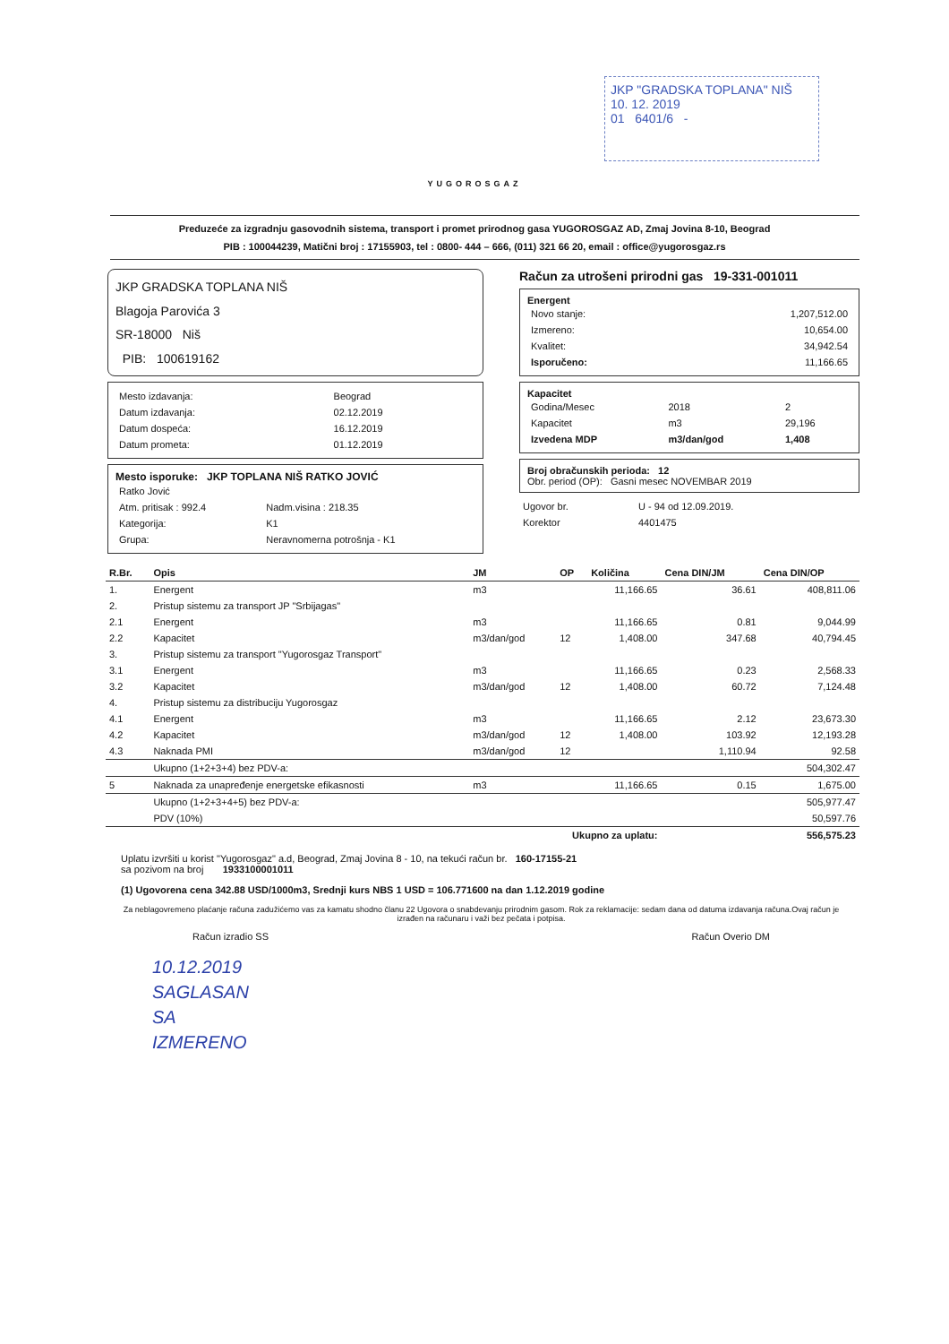JKP "GRADSKA TOPLANA" NIŠ
10. 12. 2019
01 6401/6 -
YUGOROSGAZ
Preduzeće za izgradnju gasovodnih sistema, transport i promet prirodnog gasa YUGOROSGAZ AD, Zmaj Jovina 8-10, Beograd
PIB : 100044239, Matični broj : 17155903, tel : 0800- 444 – 666, (011) 321 66 20, email : office@yugorosgaz.rs
JKP GRADSKA TOPLANA NIŠ
Blagoja Parovića 3
SR-18000 Niš
PIB: 100619162
| Mesto izdavanja: | Beograd |
| Datum izdavanja: | 02.12.2019 |
| Datum dospeća: | 16.12.2019 |
| Datum prometa: | 01.12.2019 |
Mesto isporuke: JKP TOPLANA NIŠ RATKO JOVIĆ
| Ratko Jović | |
| Atm. pritisak : 992.4 | Nadm.visina : 218.35 |
| Kategorija: | K1 |
| Grupa: | Neravnomerna potrošnja - K1 |
Račun za utrošeni prirodni gas 19-331-001011
Energent
| Novo stanje: | 1,207,512.00 |
| Izmereno: | 10,654.00 |
| Kvalitet: | 34,942.54 |
| Isporučeno: | 11,166.65 |
Kapacitet
| Godina/Mesec | 2018 | 2 |
| Kapacitet | m3 | 29,196 |
| Izvedena MDP | m3/dan/god | 1,408 |
Broj obračunskih perioda: 12
Obr. period (OP): Gasni mesec NOVEMBAR 2019
| Ugovor br. | U - 94 od 12.09.2019. |
| Korektor | 4401475 |
| R.Br. | Opis | JM | OP | Količina | Cena DIN/JM | Cena DIN/OP |
| --- | --- | --- | --- | --- | --- | --- |
| 1. | Energent | m3 | | 11,166.65 | 36.61 | 408,811.06 |
| 2. | Pristup sistemu za transport JP "Srbijagas" | | | | | |
| 2.1 | Energent | m3 | | 11,166.65 | 0.81 | 9,044.99 |
| 2.2 | Kapacitet | m3/dan/god | 12 | 1,408.00 | 347.68 | 40,794.45 |
| 3. | Pristup sistemu za transport "Yugorosgaz Transport" | | | | | |
| 3.1 | Energent | m3 | | 11,166.65 | 0.23 | 2,568.33 |
| 3.2 | Kapacitet | m3/dan/god | 12 | 1,408.00 | 60.72 | 7,124.48 |
| 4. | Pristup sistemu za distribuciju Yugorosgaz | | | | | |
| 4.1 | Energent | m3 | | 11,166.65 | 2.12 | 23,673.30 |
| 4.2 | Kapacitet | m3/dan/god | 12 | 1,408.00 | 103.92 | 12,193.28 |
| 4.3 | Naknada PMI | m3/dan/god | 12 | | 1,110.94 | 92.58 |
| | Ukupno (1+2+3+4) bez PDV-a: | | | | | 504,302.47 |
| 5 | Naknada za unapređenje energetske efikasnosti | m3 | | 11,166.65 | 0.15 | 1,675.00 |
| | Ukupno (1+2+3+4+5) bez PDV-a: | | | | | 505,977.47 |
| | PDV (10%) | | | | | 50,597.76 |
| Ukupno za uplatu: | | | | | | 556,575.23 |
Uplatu izvršiti u korist "Yugorosgaz" a.d, Beograd, Zmaj Jovina 8 - 10, na tekući račun br. 160-17155-21
sa pozivom na broj 1933100001011
(1) Ugovorena cena 342.88 USD/1000m3, Srednji kurs NBS 1 USD = 106.771600 na dan 1.12.2019 godine
Za neblagovremeno plaćanje računa zadužićemo vas za kamatu shodno članu 22 Ugovora o snabdevanju prirodnim gasom. Rok za reklamacije: sedam dana od datuma izdavanja računa.Ovaj račun je izrađen na računaru i važi bez pečata i potpisa.
Račun izradio SS Račun Overio DM
10.12.2019
SAGLASAN
SA
IZMERENO